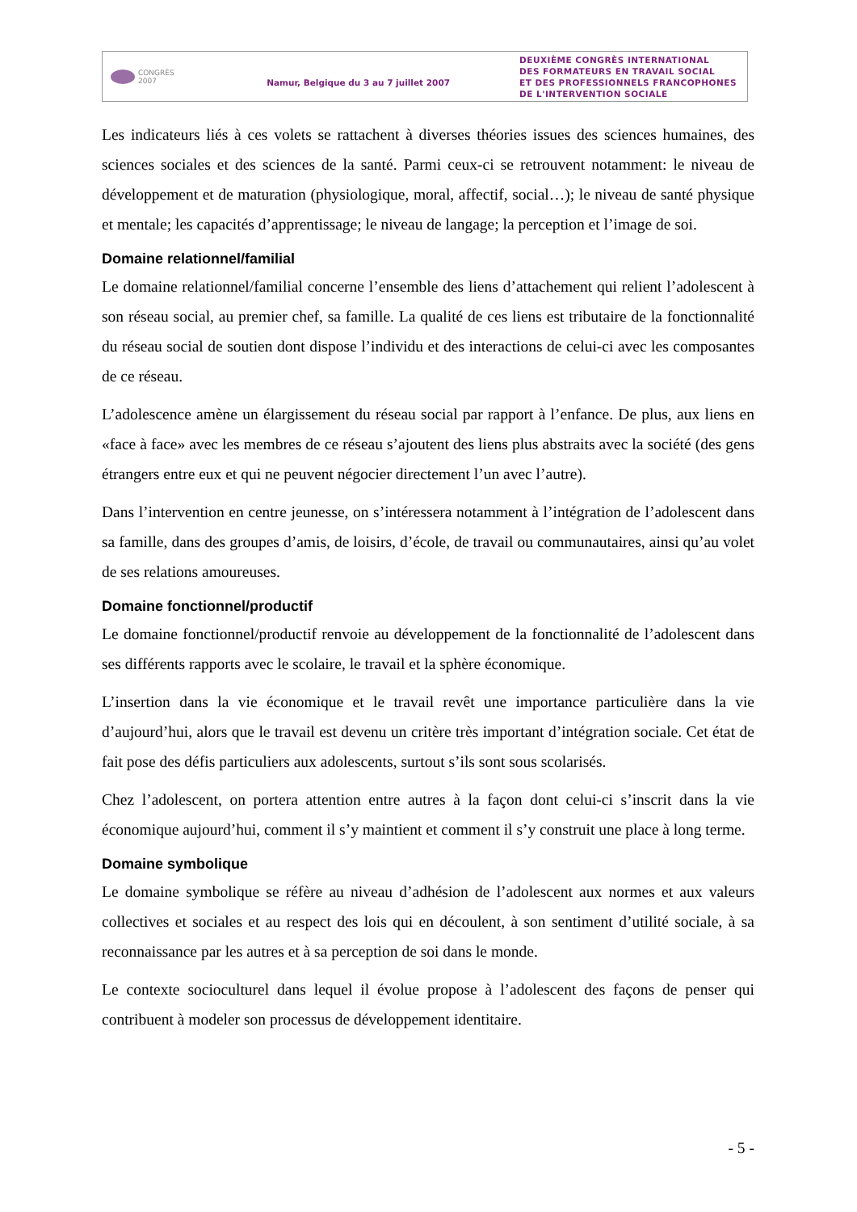CONGRÈS
2007
Namur, Belgique du 3 au 7 juillet 2007
DEUXIÈME CONGRÈS INTERNATIONAL
DES FORMATEURS EN TRAVAIL SOCIAL
ET DES PROFESSIONNELS FRANCOPHONES
DE L'INTERVENTION SOCIALE
Les indicateurs liés à ces volets se rattachent à diverses théories issues des sciences humaines, des sciences sociales et des sciences de la santé. Parmi ceux-ci se retrouvent notamment: le niveau de développement et de maturation (physiologique, moral, affectif, social…); le niveau de santé physique et mentale; les capacités d’apprentissage; le niveau de langage; la perception et l’image de soi.
Domaine relationnel/familial
Le domaine relationnel/familial concerne l’ensemble des liens d’attachement qui relient l’adolescent à son réseau social, au premier chef, sa famille. La qualité de ces liens est tributaire de la fonctionnalité du réseau social de soutien dont dispose l’individu et des interactions de celui-ci avec les composantes de ce réseau.
L’adolescence amène un élargissement du réseau social par rapport à l’enfance. De plus, aux liens en «face à face» avec les membres de ce réseau s’ajoutent des liens plus abstraits avec la société (des gens étrangers entre eux et qui ne peuvent négocier directement l’un avec l’autre).
Dans l’intervention en centre jeunesse, on s’intéressera notamment à l’intégration de l’adolescent dans sa famille, dans des groupes d’amis, de loisirs, d’école, de travail ou communautaires, ainsi qu’au volet de ses relations amoureuses.
Domaine fonctionnel/productif
Le domaine fonctionnel/productif renvoie au développement de la fonctionnalité de l’adolescent dans ses différents rapports avec le scolaire, le travail et la sphère économique.
L’insertion dans la vie économique et le travail revêt une importance particulière dans la vie d’aujourd’hui, alors que le travail est devenu un critère très important d’intégration sociale. Cet état de fait pose des défis particuliers aux adolescents, surtout s’ils sont sous scolarisés.
Chez l’adolescent, on portera attention entre autres à la façon dont celui-ci s’inscrit dans la vie économique aujourd’hui, comment il s’y maintient et comment il s’y construit une place à long terme.
Domaine symbolique
Le domaine symbolique se réfère au niveau d’adhésion de l’adolescent aux normes et aux valeurs collectives et sociales et au respect des lois qui en découlent, à son sentiment d’utilité sociale, à sa reconnaissance par les autres et à sa perception de soi dans le monde.
Le contexte socioculturel dans lequel il évolue propose à l’adolescent des façons de penser qui contribuent à modeler son processus de développement identitaire.
- 5 -